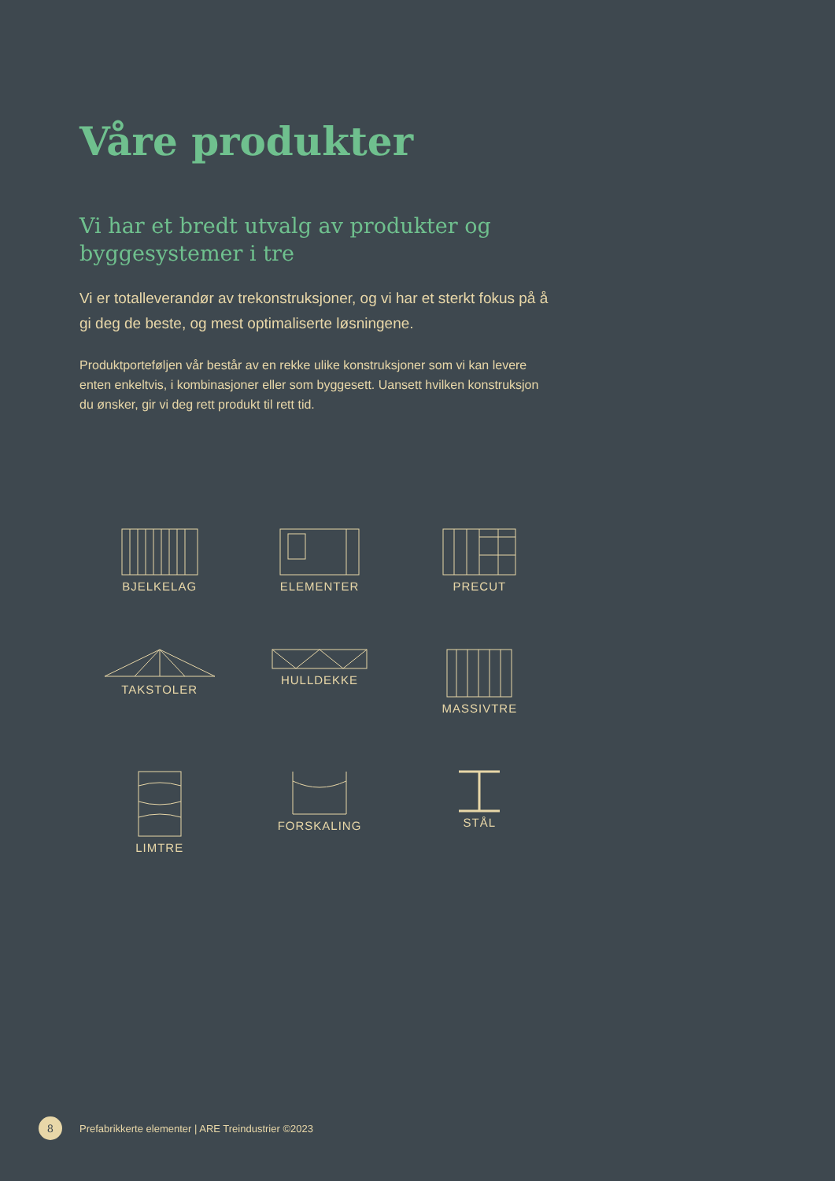Våre produkter
Vi har et bredt utvalg av produkter og byggesystemer i tre
Vi er totalleverandør av trekonstruksjoner, og vi har et sterkt fokus på å gi deg de beste, og mest optimaliserte løsningene.
Produktporteføljen vår består av en rekke ulike konstruksjoner som vi kan levere enten enkeltvis, i kombinasjoner eller som byggesett. Uansett hvilken konstruksjon du ønsker, gir vi deg rett produkt til rett tid.
BJELKELAG
ELEMENTER
PRECUT
TAKSTOLER
HULLDEKKE
MASSIVTRE
LIMTRE
FORSKALING
STÅL
8
Prefabrikkerte elementer | ARE Treindustrier ©2023